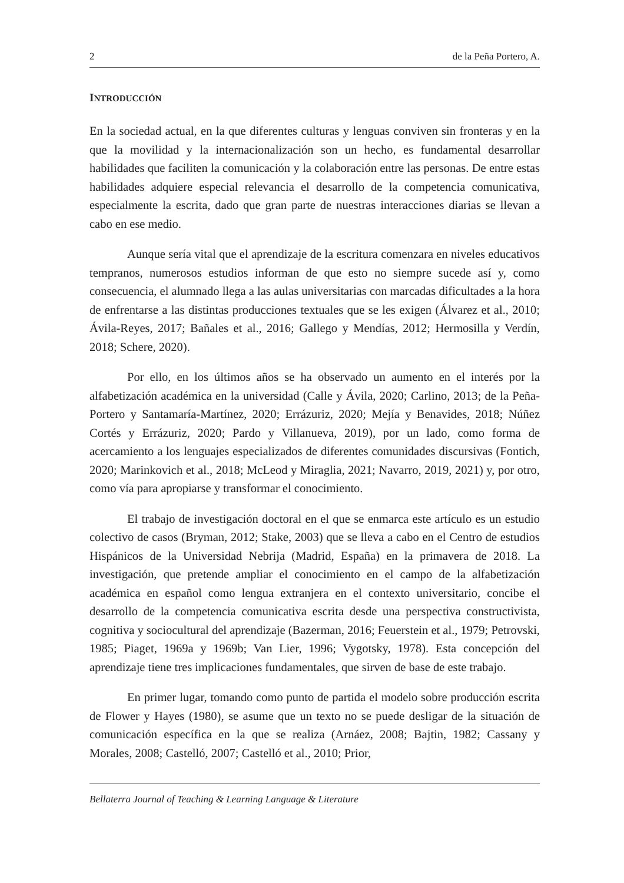2 de la Peña Portero, A.
INTRODUCCIÓN
En la sociedad actual, en la que diferentes culturas y lenguas conviven sin fronteras y en la que la movilidad y la internacionalización son un hecho, es fundamental desarrollar habilidades que faciliten la comunicación y la colaboración entre las personas. De entre estas habilidades adquiere especial relevancia el desarrollo de la competencia comunicativa, especialmente la escrita, dado que gran parte de nuestras interacciones diarias se llevan a cabo en ese medio.
Aunque sería vital que el aprendizaje de la escritura comenzara en niveles educativos tempranos, numerosos estudios informan de que esto no siempre sucede así y, como consecuencia, el alumnado llega a las aulas universitarias con marcadas dificultades a la hora de enfrentarse a las distintas producciones textuales que se les exigen (Álvarez et al., 2010; Ávila-Reyes, 2017; Bañales et al., 2016; Gallego y Mendías, 2012; Hermosilla y Verdín, 2018; Schere, 2020).
Por ello, en los últimos años se ha observado un aumento en el interés por la alfabetización académica en la universidad (Calle y Ávila, 2020; Carlino, 2013; de la Peña-Portero y Santamaría-Martínez, 2020; Errázuriz, 2020; Mejía y Benavides, 2018; Núñez Cortés y Errázuriz, 2020; Pardo y Villanueva, 2019), por un lado, como forma de acercamiento a los lenguajes especializados de diferentes comunidades discursivas (Fontich, 2020; Marinkovich et al., 2018; McLeod y Miraglia, 2021; Navarro, 2019, 2021) y, por otro, como vía para apropiarse y transformar el conocimiento.
El trabajo de investigación doctoral en el que se enmarca este artículo es un estudio colectivo de casos (Bryman, 2012; Stake, 2003) que se lleva a cabo en el Centro de estudios Hispánicos de la Universidad Nebrija (Madrid, España) en la primavera de 2018. La investigación, que pretende ampliar el conocimiento en el campo de la alfabetización académica en español como lengua extranjera en el contexto universitario, concibe el desarrollo de la competencia comunicativa escrita desde una perspectiva constructivista, cognitiva y sociocultural del aprendizaje (Bazerman, 2016; Feuerstein et al., 1979; Petrovski, 1985; Piaget, 1969a y 1969b; Van Lier, 1996; Vygotsky, 1978). Esta concepción del aprendizaje tiene tres implicaciones fundamentales, que sirven de base de este trabajo.
En primer lugar, tomando como punto de partida el modelo sobre producción escrita de Flower y Hayes (1980), se asume que un texto no se puede desligar de la situación de comunicación específica en la que se realiza (Arnáez, 2008; Bajtin, 1982; Cassany y Morales, 2008; Castelló, 2007; Castelló et al., 2010; Prior,
Bellaterra Journal of Teaching & Learning Language & Literature